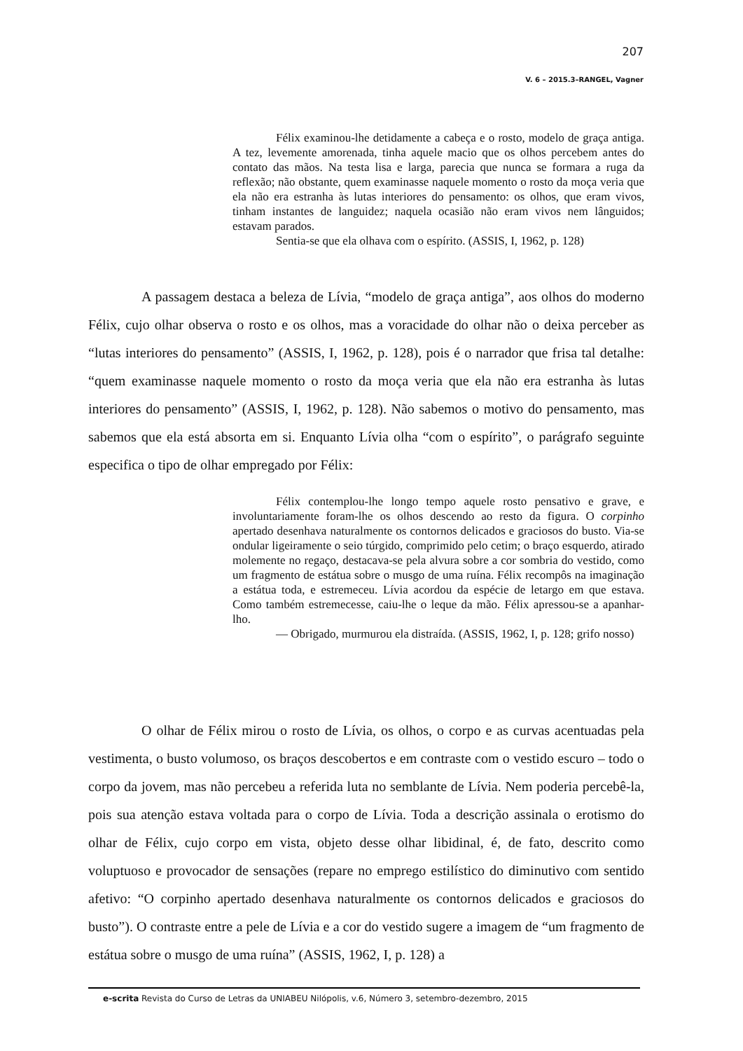207
V. 6 – 2015.3–RANGEL, Vagner
Félix examinou-lhe detidamente a cabeça e o rosto, modelo de graça antiga. A tez, levemente amorenada, tinha aquele macio que os olhos percebem antes do contato das mãos. Na testa lisa e larga, parecia que nunca se formara a ruga da reflexão; não obstante, quem examinasse naquele momento o rosto da moça veria que ela não era estranha às lutas interiores do pensamento: os olhos, que eram vivos, tinham instantes de languidez; naquela ocasião não eram vivos nem lânguidos; estavam parados.
Sentia-se que ela olhava com o espírito. (ASSIS, I, 1962, p. 128)
A passagem destaca a beleza de Lívia, “modelo de graça antiga”, aos olhos do moderno Félix, cujo olhar observa o rosto e os olhos, mas a voracidade do olhar não o deixa perceber as “lutas interiores do pensamento” (ASSIS, I, 1962, p. 128), pois é o narrador que frisa tal detalhe: “quem examinasse naquele momento o rosto da moça veria que ela não era estranha às lutas interiores do pensamento” (ASSIS, I, 1962, p. 128). Não sabemos o motivo do pensamento, mas sabemos que ela está absorta em si. Enquanto Lívia olha “com o espírito”, o parágrafo seguinte especifica o tipo de olhar empregado por Félix:
Félix contemplou-lhe longo tempo aquele rosto pensativo e grave, e involuntariamente foram-lhe os olhos descendo ao resto da figura. O corpinho apertado desenhava naturalmente os contornos delicados e graciosos do busto. Via-se ondular ligeiramente o seio túrgido, comprimido pelo cetim; o braço esquerdo, atirado molemente no regaço, destacava-se pela alvura sobre a cor sombria do vestido, como um fragmento de estátua sobre o musgo de uma ruína. Félix recompôs na imaginação a estátua toda, e estremeceu. Lívia acordou da espécie de letargo em que estava. Como também estremecesse, caiu-lhe o leque da mão. Félix apressou-se a apanhar-lho.
— Obrigado, murmurou ela distraída. (ASSIS, 1962, I, p. 128; grifo nosso)
O olhar de Félix mirou o rosto de Lívia, os olhos, o corpo e as curvas acentuadas pela vestimenta, o busto volumoso, os braços descobertos e em contraste com o vestido escuro – todo o corpo da jovem, mas não percebeu a referida luta no semblante de Lívia. Nem poderia percebê-la, pois sua atenção estava voltada para o corpo de Lívia. Toda a descrição assinala o erotismo do olhar de Félix, cujo corpo em vista, objeto desse olhar libidinal, é, de fato, descrito como voluptuoso e provocador de sensações (repare no emprego estilístico do diminutivo com sentido afetivo: “O corpinho apertado desenhava naturalmente os contornos delicados e graciosos do busto”). O contraste entre a pele de Lívia e a cor do vestido sugere a imagem de “um fragmento de estátua sobre o musgo de uma ruína” (ASSIS, 1962, I, p. 128) a
e-scrita Revista do Curso de Letras da UNIABEU Nilópolis, v.6, Número 3, setembro-dezembro, 2015